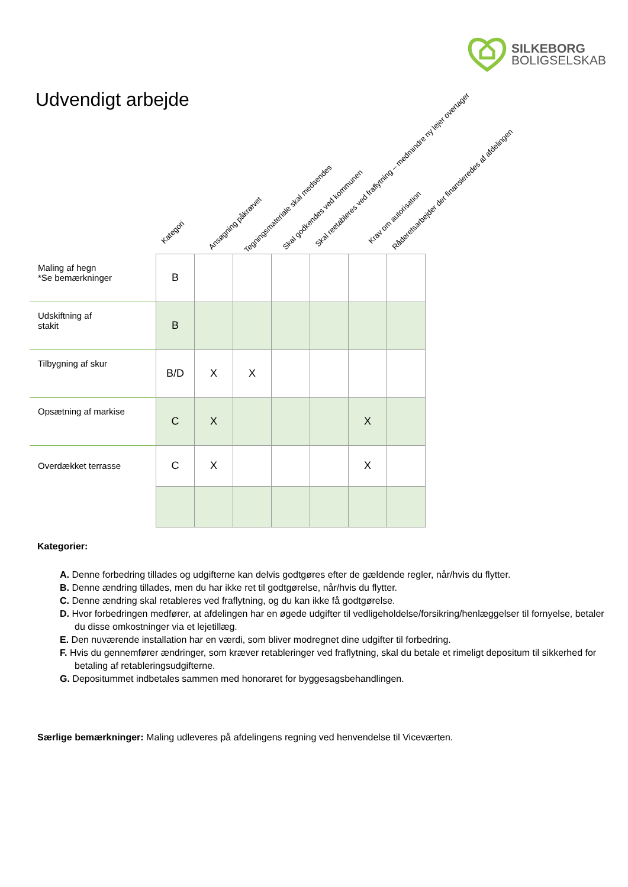SILKEBORG
BOLIGSELSKAB
Udvendigt arbejde
Kategori
Ansøgning påkrævet Tegningsmateriale skal medsendes Skal godkendes ved kommunen Skal reetableres ved fraflytning – medmindre ny lejer overtager Krav om autorisation
Råderetsarbejder der finansieredes af afdelingen
| Maling af hegn *Se bemærkninger | B | | | | | | |
| Udskiftning af stakit | B | | | | | | |
| Tilbygning af skur | B/D | X | X | | | | |
| Opsætning af markise | C | X | | | | X | |
| Overdækket terrasse | C | X | | | | X | |
Kategorier:
A. Denne forbedring tillades og udgifterne kan delvis godtgøres efter de gældende regler, når/hvis du flytter.
B. Denne ændring tillades, men du har ikke ret til godtgørelse, når/hvis du flytter.
C. Denne ændring skal retableres ved fraflytning, og du kan ikke få godtgørelse.
D. Hvor forbedringen medfører, at afdelingen har en øgede udgifter til vedligeholdelse/forsikring/henlæggelser til fornyelse, betaler du disse omkostninger via et lejetillæg.
E. Den nuværende installation har en værdi, som bliver modregnet dine udgifter til forbedring.
F. Hvis du gennemfører ændringer, som kræver retableringer ved fraflytning, skal du betale et rimeligt depositum til sikkerhed for betaling af retableringsudgifterne.
G. Depositummet indbetales sammen med honoraret for byggesagsbehandlingen.
Særlige bemærkninger: Maling udleveres på afdelingens regning ved henvendelse til Viceværten.